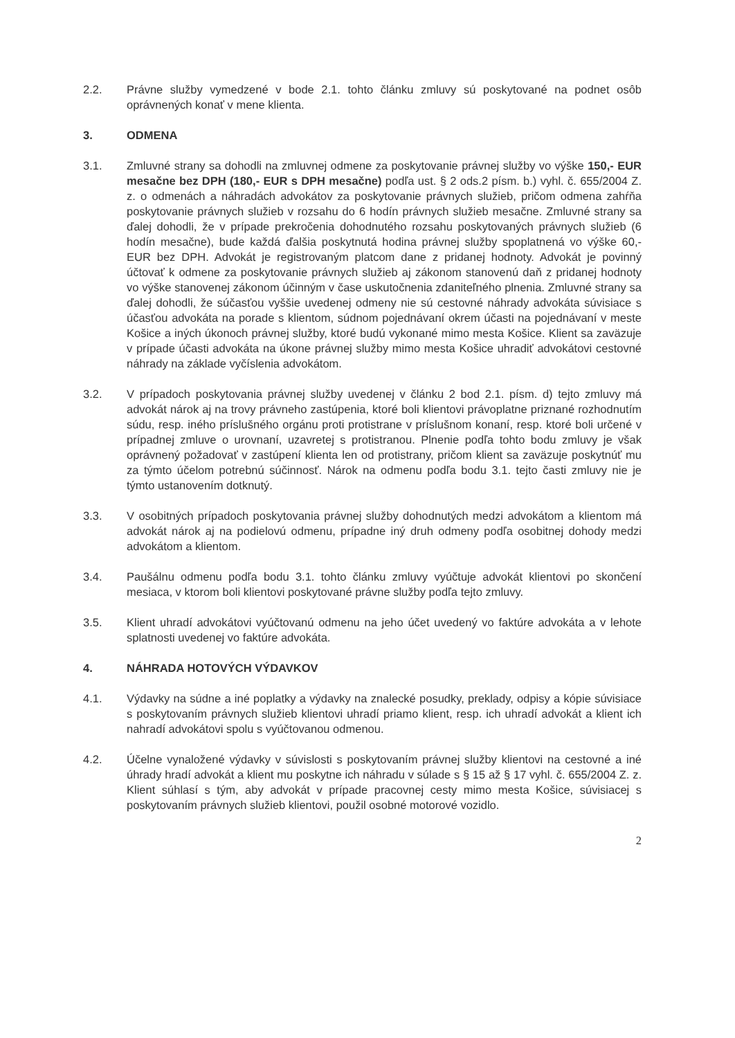2.2. Právne služby vymedzené v bode 2.1. tohto článku zmluvy sú poskytované na podnet osôb oprávnených konať v mene klienta.
3. ODMENA
3.1. Zmluvné strany sa dohodli na zmluvnej odmene za poskytovanie právnej služby vo výške 150,- EUR mesačne bez DPH (180,- EUR s DPH mesačne) podľa ust. § 2 ods.2 písm. b.) vyhl. č. 655/2004 Z. z. o odmenách a náhradách advokátov za poskytovanie právnych služieb, pričom odmena zahŕňa poskytovanie právnych služieb v rozsahu do 6 hodín právnych služieb mesačne. Zmluvné strany sa ďalej dohodli, že v prípade prekročenia dohodnutého rozsahu poskytovaných právnych služieb (6 hodín mesačne), bude každá ďalšia poskytnutá hodina právnej služby spoplatnená vo výške 60,- EUR bez DPH. Advokát je registrovaným platcom dane z pridanej hodnoty. Advokát je povinný účtovať k odmene za poskytovanie právnych služieb aj zákonom stanovenú daň z pridanej hodnoty vo výške stanovenej zákonom účinným v čase uskutočnenia zdaniteľného plnenia. Zmluvné strany sa ďalej dohodli, že súčasťou vyššie uvedenej odmeny nie sú cestovné náhrady advokáta súvisiace s účasťou advokáta na porade s klientom, súdnom pojednávaní okrem účasti na pojednávaní v meste Košice a iných úkonoch právnej služby, ktoré budú vykonané mimo mesta Košice. Klient sa zaväzuje v prípade účasti advokáta na úkone právnej služby mimo mesta Košice uhradiť advokátovi cestovné náhrady na základe vyčíslenia advokátom.
3.2. V prípadoch poskytovania právnej služby uvedenej v článku 2 bod 2.1. písm. d) tejto zmluvy má advokát nárok aj na trovy právneho zastúpenia, ktoré boli klientovi právoplatne priznané rozhodnutím súdu, resp. iného príslušného orgánu proti protistrane v príslušnom konaní, resp. ktoré boli určené v prípadnej zmluve o urovnaní, uzavretej s protistranou. Plnenie podľa tohto bodu zmluvy je však oprávnený požadovať v zastúpení klienta len od protistrany, pričom klient sa zaväzuje poskytnúť mu za týmto účelom potrebnú súčinnosť. Nárok na odmenu podľa bodu 3.1. tejto časti zmluvy nie je týmto ustanovením dotknutý.
3.3. V osobitných prípadoch poskytovania právnej služby dohodnutých medzi advokátom a klientom má advokát nárok aj na podielovú odmenu, prípadne iný druh odmeny podľa osobitnej dohody medzi advokátom a klientom.
3.4. Paušálnu odmenu podľa bodu 3.1. tohto článku zmluvy vyúčtuje advokát klientovi po skončení mesiaca, v ktorom boli klientovi poskytované právne služby podľa tejto zmluvy.
3.5. Klient uhradí advokátovi vyúčtovanú odmenu na jeho účet uvedený vo faktúre advokáta a v lehote splatnosti uvedenej vo faktúre advokáta.
4. NÁHRADA HOTOVÝCH VÝDAVKOV
4.1. Výdavky na súdne a iné poplatky a výdavky na znalecké posudky, preklady, odpisy a kópie súvisiace s poskytovaním právnych služieb klientovi uhradí priamo klient, resp. ich uhradí advokát a klient ich nahradí advokátovi spolu s vyúčtovanou odmenou.
4.2. Účelne vynaložené výdavky v súvislosti s poskytovaním právnej služby klientovi na cestovné a iné úhrady hradí advokát a klient mu poskytne ich náhradu v súlade s § 15 až § 17 vyhl. č. 655/2004 Z. z. Klient súhlasí s tým, aby advokát v prípade pracovnej cesty mimo mesta Košice, súvisiacej s poskytovaním právnych služieb klientovi, použil osobné motorové vozidlo.
2